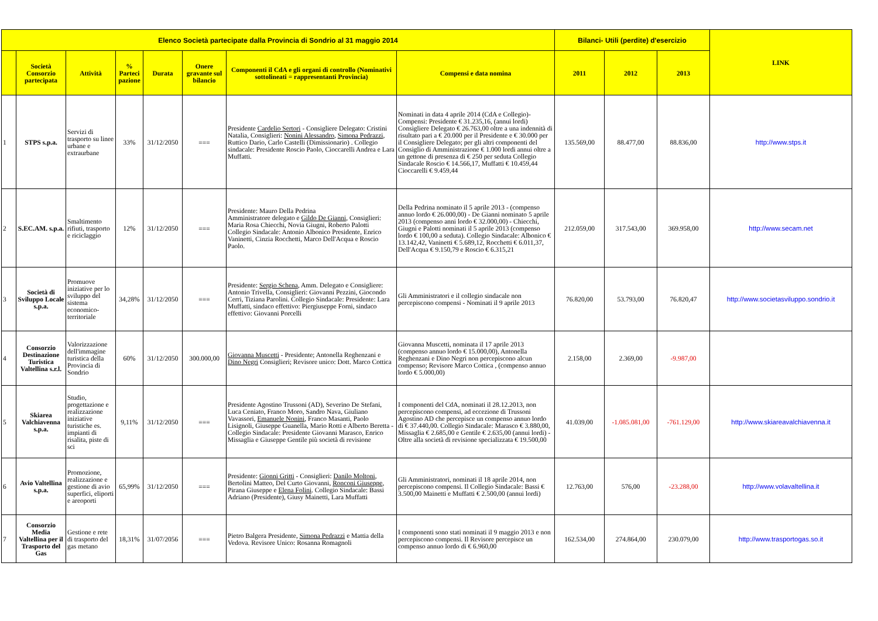| Elenco Società partecipate dalla Provincia di Sondrio al 31 maggio 2014 | | | | | | | | Bilanci- Utili (perdite) d'esercizio | | | LINK |
| --- | --- | --- | --- | --- | --- | --- | --- | --- | --- | --- | --- |
| | Società Consorzio partecipata | Attività | % Parteci pazione | Durata | Onere gravante sul bilancio | Componenti il CdA e gli organi di controllo (Nominativi sottolineati = rappresentanti Provincia) | Compensi e data nomina | 2011 | 2012 | 2013 | |
| 1 | STPS s.p.a. | Servizi di trasporto su linee urbane e extraurbane | 33% | 31/12/2050 | === | Presidente Cardelio Sertori - Consigliere Delegato: Cristini Natalia, Consiglieri: Nonini Alessandro , Simona Pedrazzi , Ruttico Dario, Carlo Castelli (Dimissionario) . Collegio sindacale: Presidente Roscio Paolo, Cioccarelli Andrea e Lara Muffatti. | Nominati in data 4 aprile 2014 (CdA e Collegio)- Compensi: Presidente € 31.235,16, (annui lordi) Consigliere Delegato € 26.763,00 oltre a una indennità di risultato pari a € 20.000 per il Presidente e € 30.000 per il Consigliere Delegato; per gli altri componenti del Consiglio di Amministrazione € 1.000 lordi annui oltre a un gettone di presenza di € 250 per seduta Collegio Sindacale Roscio € 14.566,17, Muffatti € 10.459,44 Cioccarelli € 9.459,44 | 135.569,00 | 88.477,00 | 88.836,00 | http://www.stps.it |
| 2 | S.EC.AM. s.p.a. | Smaltimento rifiuti, trasporto e riciclaggio | 12% | 31/12/2050 | === | Presidente: Mauro Della Pedrina Amministratore delegato e Gildo De Gianni , Consiglieri: Maria Rosa Chiecchi, Novia Giugni, Roberto Palotti Collegio Sindacale: Antonio Albonico Presidente, Enrico Vaninetti, Cinzia Rocchetti, Marco Dell'Acqua e Roscio Paolo. | Della Pedrina nominato il 5 aprile 2013 - (compenso annuo lordo € 26.000,00) - De Gianni nominato 5 aprile 2013 (compenso anni lordo € 32.000,00) - Chiecchi, Giugni e Palotti nominati il 5 aprile 2013 (compenso lordo € 100,00 a seduta). Collegio Sindacale: Albonico € 13.142,42, Vaninetti € 5.689,12, Rocchetti € 6.011,37, Dell'Acqua € 9.150,79 e Roscio € 6.315,21 | 212.059,00 | 317.543,00 | 369.958,00 | http://www.secam.net |
| 3 | Società di Sviluppo Locale s.p.a. | Promuove iniziative per lo sviluppo del sistema economico-territoriale | 34,28% | 31/12/2050 | === | Presidente: Sergio Schena , Amm. Delegato e Consigliere: Antonio Trivella, Consiglieri: Giovanni Pezzini, Giocondo Cerri, Tiziana Parolini. Collegio Sindacale: Presidente: Lara Muffatti, sindaco effettivo: Piergiuseppe Forni, sindaco effettivo: Giovanni Porcelli | Gli Amministratori e il collegio sindacale non percepiscono compensi - Nominati il 9 aprile 2013 | 76.820,00 | 53.793,00 | 76.820,47 | http://www.societasviluppo.sondrio.it |
| 4 | Consorzio Destinazione Turistica Valtellina s.r.l. | Valorizzazione dell'immagine turistica della Provincia di Sondrio | 60% | 31/12/2050 | 300.000,00 | Giovanna Muscetti - Presidente; Antonella Reghenzani e Dino Negri Consiglieri; Revisore unico: Dott. Marco Cottica | Giovanna Muscetti, nominata il 17 aprile 2013 (compenso annuo lordo € 15.000,00), Antonella Reghenzani e Dino Negri non percepiscono alcun compenso; Revisore Marco Cottica , (compenso annuo lordo € 5.000,00) | 2.158,00 | 2.369,00 | -9.987,00 | |
| 5 | Skiarea Valchiavenna s.p.a. | Studio, progettazione e realizzazione iniziative turistiche es. impianti di risalita, piste di sci | 9,11% | 31/12/2050 | === | Presidente Agostino Trussoni (AD), Severino De Stefani, Luca Ceniato, Franco Moro, Sandro Nava, Giuliano Vavassori, Emanuele Nonini , Franco Masanti, Paolo Lisignoli, Giuseppe Guanella, Mario Rotti e Alberto Beretta - Collegio Sindacale: Presidente Giovanni Marasco, Enrico Missaglia e Giuseppe Gentile più società di revisione | I componenti del CdA, nominati il 28.12.2013, non percepiscono compensi, ad eccezione di Trussoni Agostino AD che percepisce un compenso annuo lordo di € 37.440,00. Collegio Sindacale: Marasco € 3.880,00, Missaglia € 2.685,00 e Gentile € 2.635,00 (annui lordi) - Oltre alla società di revisione specializzata € 19.500,00 | 41.039,00 | -1.085.081,00 | -761.129,00 | http://www.skiareavalchiavenna.it |
| 6 | Avio Valtellina s.p.a. | Promozione, realizzazione e gestione di avio superfici, eliporti e areoporti | 65,99% | 31/12/2050 | === | Presidente: Gionni Gritti - Consiglieri: Danilo Moltoni , Bertolini Matteo, Del Curto Giovanni, Ronconi Giuseppe , Pirana Giuseppe e Elena Folini . Collegio Sindacale: Bassi Adriano (Presidente), Giusy Mainetti, Lara Muffatti | Gli Amministratori, nominati il 18 aprile 2014, non percepiscono compensi. Il Collegio Sindacale: Bassi € 3.500,00 Mainetti e Muffatti € 2.500,00 (annui lordi) | 12.763,00 | 576,00 | -23.288,00 | http://www.volavaltellina.it |
| 7 | Consorzio Media Valtellina per il Trasporto del Gas | Gestione e rete di trasporto del gas metano | 18,31% | 31/07/2056 | === | Pietro Balgera Presidente, Simona Pedrazzi e Mattia della Vedova. Revisore Unico: Rosanna Romagnoli | I componenti sono stati nominati il 9 maggio 2013 e non percepiscono compensi. Il Revisore percepisce un compenso annuo lordo di € 6.960,00 | 162.534,00 | 274.864,00 | 230.079,00 | http://www.trasportogas.so.it |